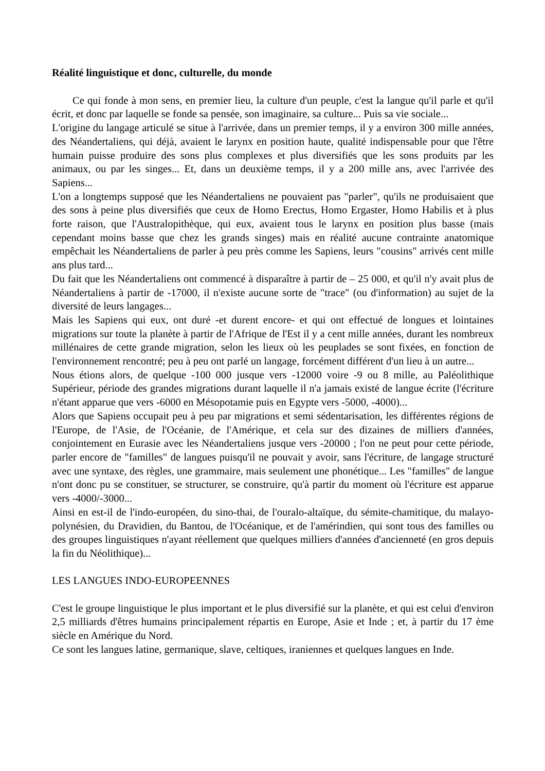Réalité linguistique et donc, culturelle, du monde
Ce qui fonde à mon sens, en premier lieu, la culture d'un peuple, c'est la langue qu'il parle et qu'il écrit, et donc par laquelle se fonde sa pensée, son imaginaire, sa culture... Puis sa vie sociale...
L'origine du langage articulé se situe à l'arrivée, dans un premier temps, il y a environ 300 mille années, des Néandertaliens, qui déjà, avaient le larynx en position haute, qualité indispensable pour que l'être humain puisse produire des sons plus complexes et plus diversifiés que les sons produits par les animaux, ou par les singes... Et, dans un deuxième temps, il y a 200 mille ans, avec l'arrivée des Sapiens...
L'on a longtemps supposé que les Néandertaliens ne pouvaient pas "parler", qu'ils ne produisaient que des sons à peine plus diversifiés que ceux de Homo Erectus, Homo Ergaster, Homo Habilis et à plus forte raison, que l'Australopithèque, qui eux, avaient tous le larynx en position plus basse (mais cependant moins basse que chez les grands singes) mais en réalité aucune contrainte anatomique empêchait les Néandertaliens de parler à peu près comme les Sapiens, leurs "cousins" arrivés cent mille ans plus tard...
Du fait que les Néandertaliens ont commencé à disparaître à partir de – 25 000, et qu'il n'y avait plus de Néandertaliens à partir de -17000, il n'existe aucune sorte de "trace" (ou d'information) au sujet de la diversité de leurs langages...
Mais les Sapiens qui eux, ont duré -et durent encore- et qui ont effectué de longues et lointaines migrations sur toute la planète à partir de l'Afrique de l'Est il y a cent mille années, durant les nombreux millénaires de cette grande migration, selon les lieux où les peuplades se sont fixées, en fonction de l'environnement rencontré; peu à peu ont parlé un langage, forcément différent d'un lieu à un autre...
Nous étions alors, de quelque -100 000 jusque vers -12000 voire -9 ou 8 mille, au Paléolithique Supérieur, période des grandes migrations durant laquelle il n'a jamais existé de langue écrite (l'écriture n'étant apparue que vers -6000 en Mésopotamie puis en Egypte vers -5000, -4000)...
Alors que Sapiens occupait peu à peu par migrations et semi sédentarisation, les différentes régions de l'Europe, de l'Asie, de l'Océanie, de l'Amérique, et cela sur des dizaines de milliers d'années, conjointement en Eurasie avec les Néandertaliens jusque vers -20000 ; l'on ne peut pour cette période, parler encore de "familles" de langues puisqu'il ne pouvait y avoir, sans l'écriture, de langage structuré avec une syntaxe, des règles, une grammaire, mais seulement une phonétique... Les "familles" de langue n'ont donc pu se constituer, se structurer, se construire, qu'à partir du moment où l'écriture est apparue vers -4000/-3000...
Ainsi en est-il de l'indo-européen, du sino-thai, de l'ouralo-altaïque, du sémite-chamitique, du malayo-polynésien, du Dravidien, du Bantou, de l'Océanique, et de l'amérindien, qui sont tous des familles ou des groupes linguistiques n'ayant réellement que quelques milliers d'années d'ancienneté (en gros depuis la fin du Néolithique)...
LES LANGUES INDO-EUROPEENNES
C'est le groupe linguistique le plus important et le plus diversifié sur la planète, et qui est celui d'environ 2,5 milliards d'êtres humains principalement répartis en Europe, Asie et Inde ; et, à partir du 17 ème siècle en Amérique du Nord.
Ce sont les langues latine, germanique, slave, celtiques, iraniennes et quelques langues en Inde.